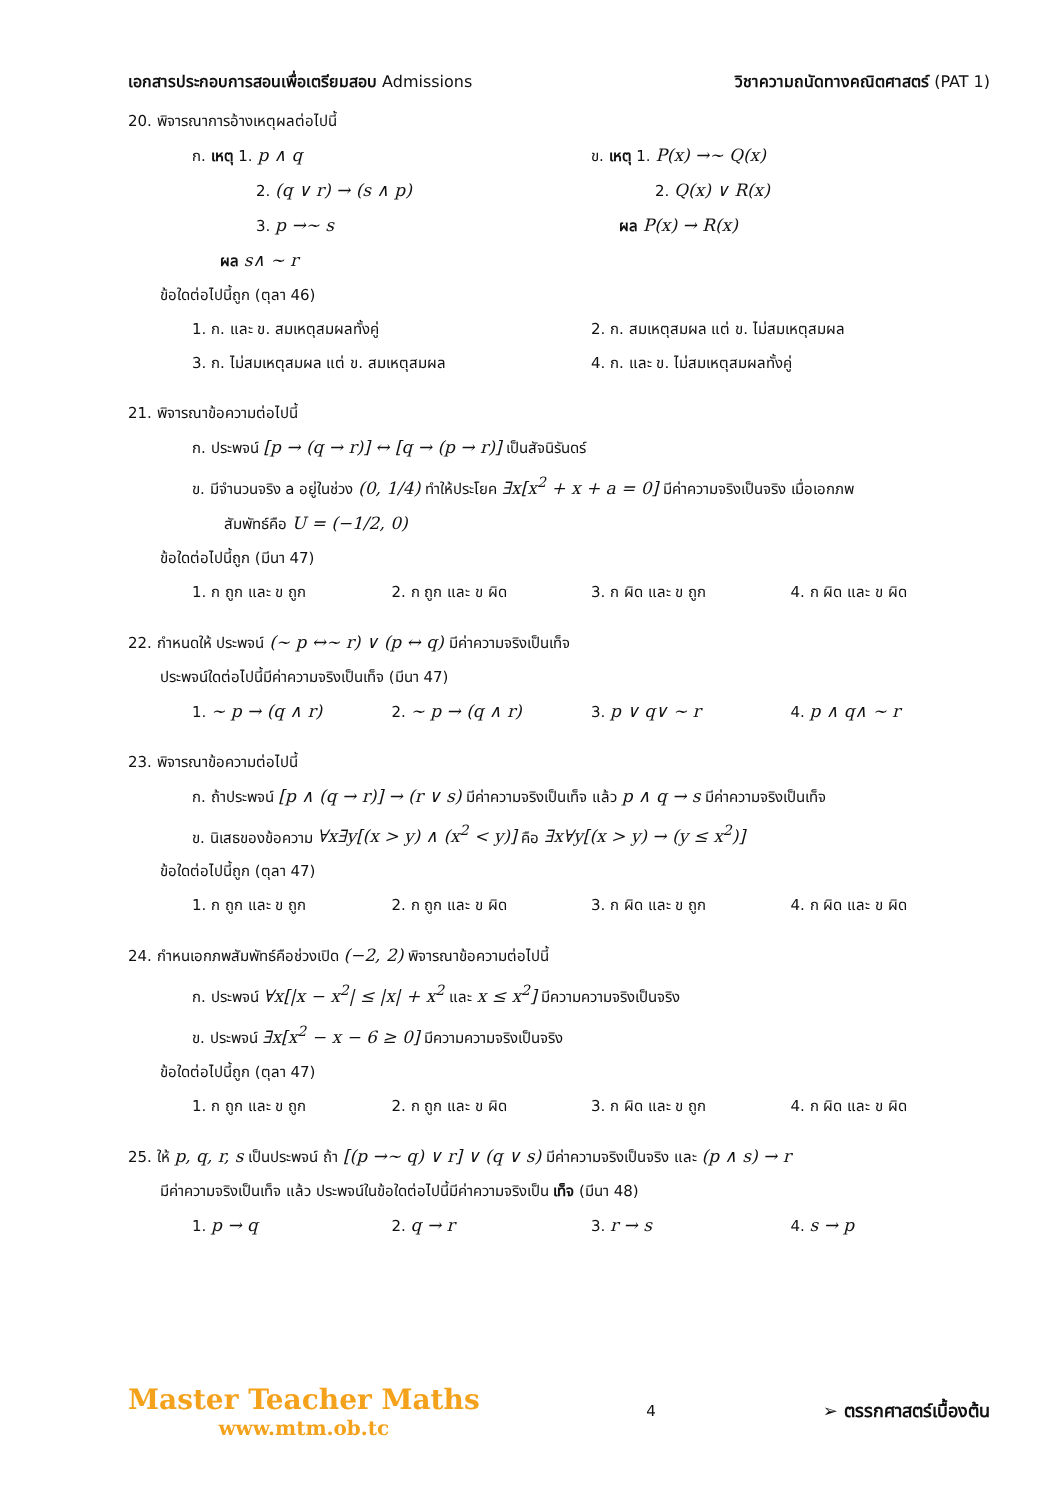เอกสารประกอบการสอนเพื่อเตรียมสอบ Admissions
วิชาความถนัดทางคณิตศาสตร์ (PAT 1)
20. พิจารณาการอ้างเหตุผลต่อไปนี้
ก. เหตุ 1. p ∧ q
2. (q ∨ r) → (s ∧ p)
3. p →~ s
ผล s∧ ~ r
ข. เหตุ 1. P(x) →~ Q(x)
2. Q(x) ∨ R(x)
ผล P(x) → R(x)
ข้อใดต่อไปนี้ถูก (ตุลา 46)
1. ก. และ ข. สมเหตุสมผลทั้งคู่ 2. ก. สมเหตุสมผล แต่ ข. ไม่สมเหตุสมผล
3. ก. ไม่สมเหตุสมผล แต่ ข. สมเหตุสมผล
4. ก. และ ข. ไม่สมเหตุสมผลทั้งคู่
21. พิจารณาข้อความต่อไปนี้
ก. ประพจน์ [p → (q → r)] ↔ [q → (p → r)] เป็นสัจนิรันดร์
ข. มีจำนวนจริง a อยู่ในช่วง (0, 1/4) ทำให้ประโยค ∃x[x<sup>2</sup> + x + a = 0] มีค่าความจริงเป็นจริง เมื่อเอกภพ
สัมพัทธ์คือ U = (−1/2, 0)
ข้อใดต่อไปนี้ถูก (มีนา 47)
1. ก ถูก และ ข ถูก 2. ก ถูก และ ข ผิด 3. ก ผิด และ ข ถูก 4. ก ผิด และ ข ผิด
22. กำหนดให้ ประพจน์ (~ p ↔~ r) ∨ (p ↔ q) มีค่าความจริงเป็นเท็จ
ประพจน์ใดต่อไปนี้มีค่าความจริงเป็นเท็จ (มีนา 47)
1. ~ p → (q ∧ r) 2. ~ p → (q ∧ r) 3. p ∨ q∨ ~ r 4. p ∧ q∧ ~ r
23. พิจารณาข้อความต่อไปนี้
ก. ถ้าประพจน์ [p ∧ (q → r)] → (r ∨ s) มีค่าความจริงเป็นเท็จ แล้ว p ∧ q → s มีค่าความจริงเป็นเท็จ
ข. นิเสธของข้อความ ∀x∃y[(x > y) ∧ (x<sup>2</sup> < y)] คือ ∃x∀y[(x > y) → (y ≤ x<sup>2</sup>)]
ข้อใดต่อไปนี้ถูก (ตุลา 47)
1. ก ถูก และ ข ถูก 2. ก ถูก และ ข ผิด 3. ก ผิด และ ข ถูก 4. ก ผิด และ ข ผิด
24. กำหนเอกภพสัมพัทธ์คือช่วงเปิด (−2, 2) พิจารณาข้อความต่อไปนี้
ก. ประพจน์ ∀x[|x − x<sup>2</sup>| ≤ |x| + x<sup>2</sup> และ x ≤ x<sup>2</sup>] มีความความจริงเป็นจริง
ข. ประพจน์ ∃x[x<sup>2</sup> − x − 6 ≥ 0] มีความความจริงเป็นจริง
ข้อใดต่อไปนี้ถูก (ตุลา 47)
1. ก ถูก และ ข ถูก 2. ก ถูก และ ข ผิด 3. ก ผิด และ ข ถูก 4. ก ผิด และ ข ผิด
25. ให้ p, q, r, s เป็นประพจน์ ถ้า [(p →~ q) ∨ r] ∨ (q ∨ s) มีค่าความจริงเป็นจริง และ (p ∧ s) → r
มีค่าความจริงเป็นเท็จ แล้ว ประพจน์ในข้อใดต่อไปนี้มีค่าความจริงเป็น เท็จ (มีนา 48)
1. p → q 2. q → r 3. r → s 4. s → p
Master Teacher Maths
www.mtm.ob.tc
4
➢ ตรรกศาสตร์เบื้องต้น